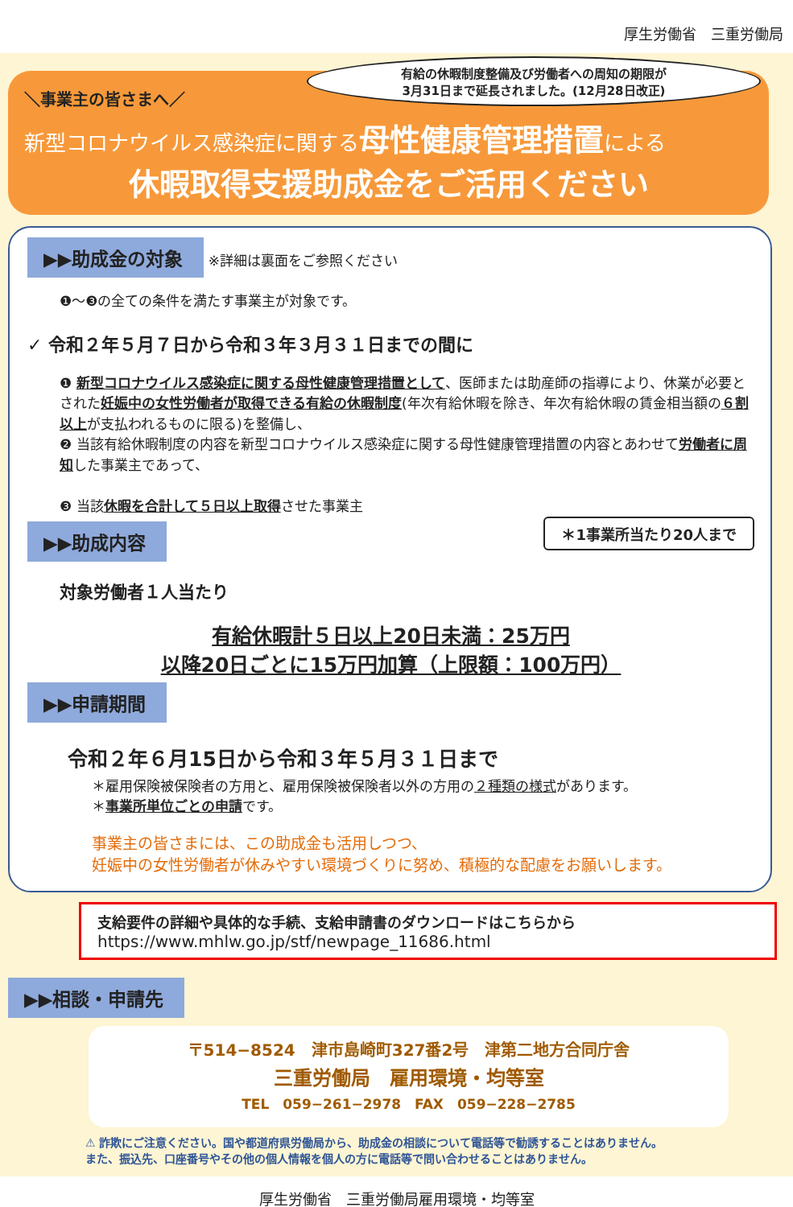厚生労働省　三重労働局
有給の休暇制度整備及び労働者への周知の期限が
3月31日まで延長されました。(12月28日改正)
＼事業主の皆さまへ／
新型コロナウイルス感染症に関する母性健康管理措置による
休暇取得支援助成金をご活用ください
▶▶助成金の対象 ※詳細は裏面をご参照ください
❶〜❸の全ての条件を満たす事業主が対象です。
✓ 令和２年５月７日から令和３年３月３１日までの間に
❶ 新型コロナウイルス感染症に関する母性健康管理措置として、医師または助産師の指導により、休業が必要とされた妊娠中の女性労働者が取得できる有給の休暇制度(年次有給休暇を除き、年次有給休暇の賃金相当額の６割以上が支払われるものに限る)を整備し、
❷ 当該有給休暇制度の内容を新型コロナウイルス感染症に関する母性健康管理措置の内容とあわせて労働者に周知した事業主であって、
❸ 当該休暇を合計して５日以上取得させた事業主
▶▶助成内容
＊1事業所当たり20人まで
対象労働者１人当たり
有給休暇計５日以上20日未満：25万円
以降20日ごとに15万円加算（上限額：100万円）
▶▶申請期間
令和２年６月15日から令和３年５月３１日まで
＊雇用保険被保険者の方用と、雇用保険被保険者以外の方用の２種類の様式があります。
＊事業所単位ごとの申請です。
事業主の皆さまには、この助成金も活用しつつ、
妊娠中の女性労働者が休みやすい環境づくりに努め、積極的な配慮をお願いします。
支給要件の詳細や具体的な手続、支給申請書のダウンロードはこちらから
https://www.mhlw.go.jp/stf/newpage_11686.html
▶▶相談・申請先
〒514−8524　津市島崎町327番2号　津第二地方合同庁舎
三重労働局　雇用環境・均等室
TEL　059−261−2978　FAX　059−228−2785
⚠ 詐欺にご注意ください。国や都道府県労働局から、助成金の相談について電話等で勧誘することはありません。
また、振込先、口座番号やその他の個人情報を個人の方に電話等で問い合わせることはありません。
厚生労働省　三重労働局雇用環境・均等室